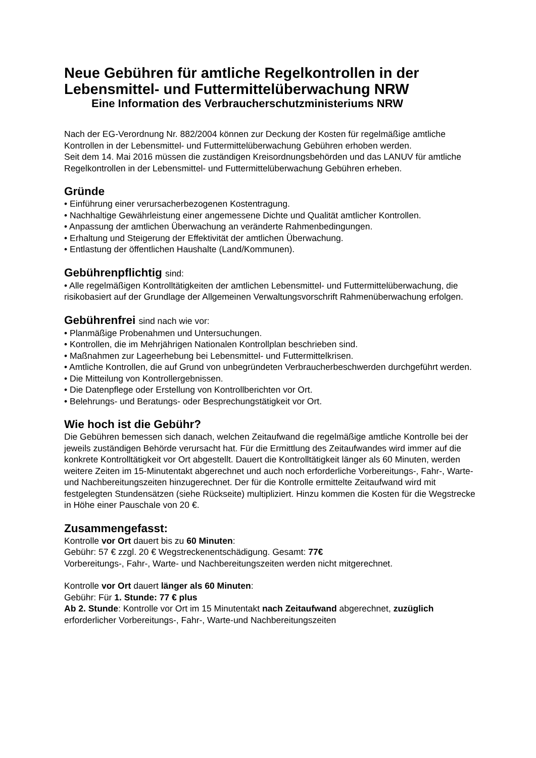Neue Gebühren für amtliche Regelkontrollen in der Lebensmittel- und Futtermittelüberwachung NRW
Eine Information des Verbraucherschutzministeriums NRW
Nach der EG-Verordnung Nr. 882/2004 können zur Deckung der Kosten für regelmäßige amtliche Kontrollen in der Lebensmittel- und Futtermittelüberwachung Gebühren erhoben werden.
Seit dem 14. Mai 2016 müssen die zuständigen Kreisordnungsbehörden und das LANUV für amtliche Regelkontrollen in der Lebensmittel- und Futtermittelüberwachung Gebühren erheben.
Gründe
• Einführung einer verursacherbezogenen Kostentragung.
• Nachhaltige Gewährleistung einer angemessene Dichte und Qualität amtlicher Kontrollen.
• Anpassung der amtlichen Überwachung an veränderte Rahmenbedingungen.
• Erhaltung und Steigerung der Effektivität der amtlichen Überwachung.
• Entlastung der öffentlichen Haushalte (Land/Kommunen).
Gebührenpflichtig sind:
• Alle regelmäßigen Kontrolltätigkeiten der amtlichen Lebensmittel- und Futtermittelüberwachung, die risikobasiert auf der Grundlage der Allgemeinen Verwaltungsvorschrift Rahmenüberwachung erfolgen.
Gebührenfrei sind nach wie vor:
• Planmäßige Probenahmen und Untersuchungen.
• Kontrollen, die im Mehrjährigen Nationalen Kontrollplan beschrieben sind.
• Maßnahmen zur Lageerhebung bei Lebensmittel- und Futtermittelkrisen.
• Amtliche Kontrollen, die auf Grund von unbegründeten Verbraucherbeschwerden durchgeführt werden.
• Die Mitteilung von Kontrollergebnissen.
• Die Datenpflege oder Erstellung von Kontrollberichten vor Ort.
• Belehrungs- und Beratungs- oder Besprechungstätigkeit vor Ort.
Wie hoch ist die Gebühr?
Die Gebühren bemessen sich danach, welchen Zeitaufwand die regelmäßige amtliche Kontrolle bei der jeweils zuständigen Behörde verursacht hat. Für die Ermittlung des Zeitaufwandes wird immer auf die konkrete Kontrolltätigkeit vor Ort abgestellt. Dauert die Kontrolltätigkeit länger als 60 Minuten, werden weitere Zeiten im 15-Minutentakt abgerechnet und auch noch erforderliche Vorbereitungs-, Fahr-, Warte- und Nachbereitungszeiten hinzugerechnet. Der für die Kontrolle ermittelte Zeitaufwand wird mit festgelegten Stundensätzen (siehe Rückseite) multipliziert. Hinzu kommen die Kosten für die Wegstrecke in Höhe einer Pauschale von 20 €.
Zusammengefasst:
Kontrolle vor Ort dauert bis zu 60 Minuten:
Gebühr: 57 € zzgl. 20 € Wegstreckenentschädigung. Gesamt: 77€
Vorbereitungs-, Fahr-, Warte- und Nachbereitungszeiten werden nicht mitgerechnet.
Kontrolle vor Ort dauert länger als 60 Minuten:
Gebühr: Für 1. Stunde: 77 € plus
Ab 2. Stunde: Kontrolle vor Ort im 15 Minutentakt nach Zeitaufwand abgerechnet, zuzüglich erforderlicher Vorbereitungs-, Fahr-, Warte-und Nachbereitungszeiten